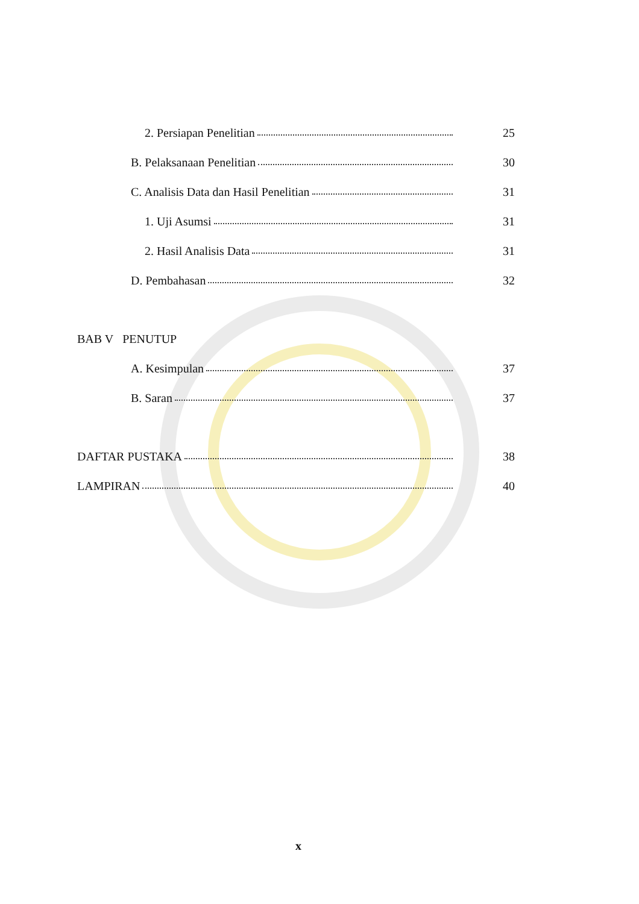2. Persiapan Penelitian 25
B. Pelaksanaan Penelitian 30
C. Analisis Data dan Hasil Penelitian 31
1. Uji Asumsi 31
2. Hasil Analisis Data 31
D. Pembahasan 32
BAB V PENUTUP
A. Kesimpulan 37
B. Saran 37
DAFTAR PUSTAKA 38
LAMPIRAN 40
x